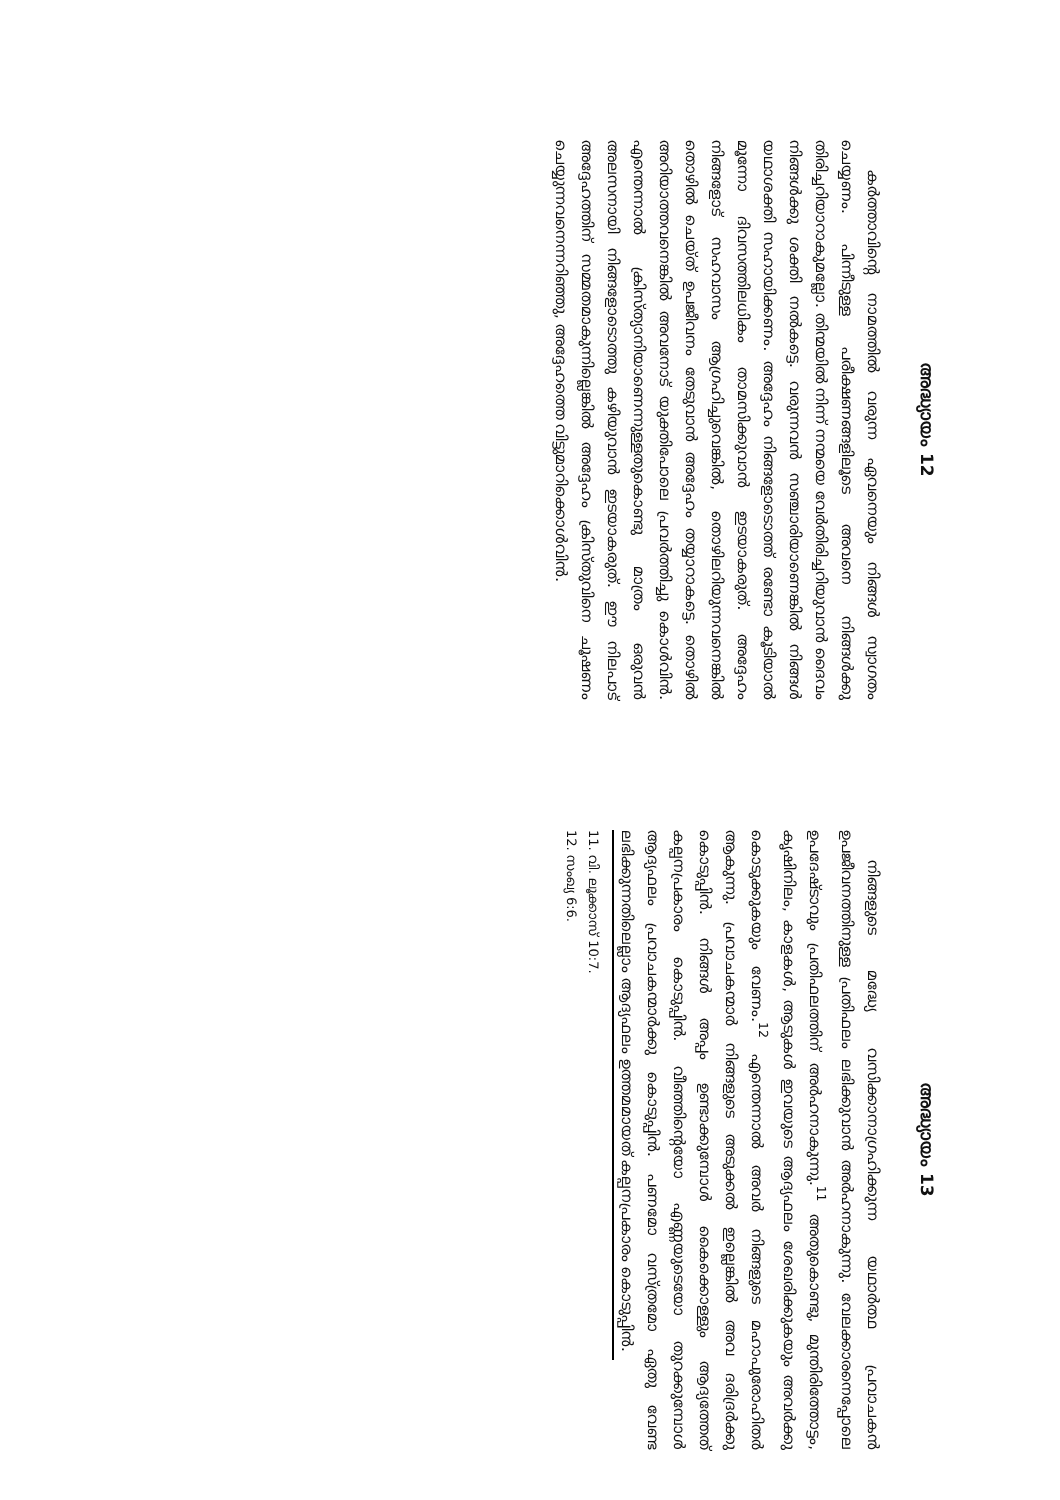അദ്ധ്യായം 12
കർത്താവിന്റെ നാമത്തിൽ വരുന്ന ഏവനെയും നിങ്ങൾ സ്വാഗതം ചെയ്യണം. പിന്നീടുള്ള പരീക്ഷണങ്ങളിലൂടെ അവനെ നിങ്ങൾക്കു തിരിച്ചറിയാറാകുമല്ലോ. തിന്മയിൽ നിന്ന് നന്മയെ വേർതിരിച്ചറിയുവാൻ ദൈവം നിങ്ങൾക്കു ശക്തി നൽകട്ടെ. വരുന്നവൻ സഞ്ചാരിയാണെങ്കിൽ നിങ്ങൾ യഥാശക്തി സഹായിക്കണം. അദ്ദേഹം നിങ്ങളോടൊത്ത് രണ്ടോ കൂടിയാൽ മൂന്നോ ദിവസത്തിലധികം താമസിക്കുവാൻ ഇടയാകരുത്. അദ്ദേഹം നിങ്ങളോട് സഹവാസം ആഗ്രഹിച്ചുവെങ്കിൽ, തൊഴിലറിയുന്നവനെങ്കിൽ തൊഴിൽ ചെയ്ത് ഉപജീവനം തേടുവാൻ അദ്ദേഹം തയ്യാറാകട്ടെ. തൊഴിൽ അറിയാത്തവനെങ്കിൽ അവനോട് യുക്തിപോലെ പ്രവർത്തിച്ചു കൊൾവിൻ. എന്തെന്നാൽ ക്രിസ്ത്യാനിയാണെന്നുള്ളതുകൊണ്ടു മാത്രം ഒരുവൻ അലസനായി നിങ്ങളോടൊത്തു കഴിയുവാൻ ഇടയാകരുത്. ഈ നിലപാട് അദ്ദേഹത്തിന് സമ്മതമാകുന്നില്ലെങ്കിൽ അദ്ദേഹം ക്രിസ്തുവിനെ ചൂഷണം ചെയ്യുന്നവനെന്നറിഞ്ഞു, അദ്ദേഹത്തെ വിട്ടുമാറിക്കൊൾവിൻ.
അദ്ധ്യായം 13
നിങ്ങളുടെ മദ്ധ്യേ വസിക്കാനാഗ്രഹിക്കുന്ന യഥാർത്ഥ പ്രവാചകൻ ഉപജീവനത്തിനുള്ള പ്രതിഫലം ലഭിക്കുവാൻ അർഹനാകുന്നു. വേലക്കാരനെപ്പോലെ ഉപദേഷ്ടാവും പ്രതിഫലത്തിന് അർഹനാകുന്നു.<sup>11</sup> അതുകൊണ്ടു, മുന്തിരിത്തോട്ടം, കൃഷിനിലം, കാളകൾ, ആടുകൾ ഇവയുടെ ആദ്യഫലം ശേഖരിക്കുകയും അവർക്കു കൊടുക്കുകയും വേണം.<sup>12</sup> എന്തെന്നാൽ അവർ നിങ്ങളുടെ മഹാപുരോഹിതർ ആകുന്നു. പ്രവാചകന്മാർ നിങ്ങളുടെ അടുക്കൽ ഇല്ലെങ്കിൽ അവ ദരിദ്രർക്കു കൊടുപ്പിൻ. നിങ്ങൾ അപ്പം ഉണ്ടാക്കുമ്പോൾ കൈക്കൊള്ളും ആദ്യത്തേത് കല്പനപ്രകാരം കൊടുപ്പിൻ. വീഞ്ഞിന്റെയോ എണ്ണയുടെയോ തുറക്കുമ്പോൾ ആദ്യഫലം പ്രവാചകന്മാർക്കു കൊടുപ്പിൻ. പണമോ വസ്ത്രമോ ഏതു വേണ്ട ലഭിക്കുന്നതിലെല്ലാം ആദ്യഫലം ഉത്തമമായത് കല്പനപ്രകാരം കൊടുപ്പിൻ.
11. വി. ലൂക്കാസ് 10:7.
12. സംഖ്യ 6:6.